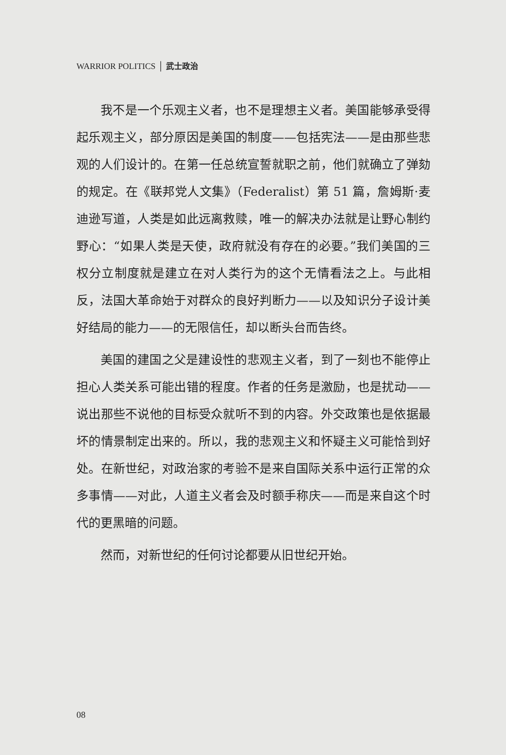WARRIOR POLITICS │ 武士政治
我不是一个乐观主义者，也不是理想主义者。美国能够承受得起乐观主义，部分原因是美国的制度——包括宪法——是由那些悲观的人们设计的。在第一任总统宣誓就职之前，他们就确立了弹劾的规定。在《联邦党人文集》（Federalist）第 51 篇，詹姆斯·麦迪逊写道，人类是如此远离救赎，唯一的解决办法就是让野心制约野心：“如果人类是天使，政府就没有存在的必要。”我们美国的三权分立制度就是建立在对人类行为的这个无情看法之上。与此相反，法国大革命始于对群众的良好判断力——以及知识分子设计美好结局的能力——的无限信任，却以断头台而告终。
美国的建国之父是建设性的悲观主义者，到了一刻也不能停止担心人类关系可能出错的程度。作者的任务是激励，也是扰动——说出那些不说他的目标受众就听不到的内容。外交政策也是依据最坏的情景制定出来的。所以，我的悲观主义和怀疑主义可能恰到好处。在新世纪，对政治家的考验不是来自国际关系中运行正常的众多事情——对此，人道主义者会及时额手称庆——而是来自这个时代的更黑暗的问题。
然而，对新世纪的任何讨论都要从旧世纪开始。
08